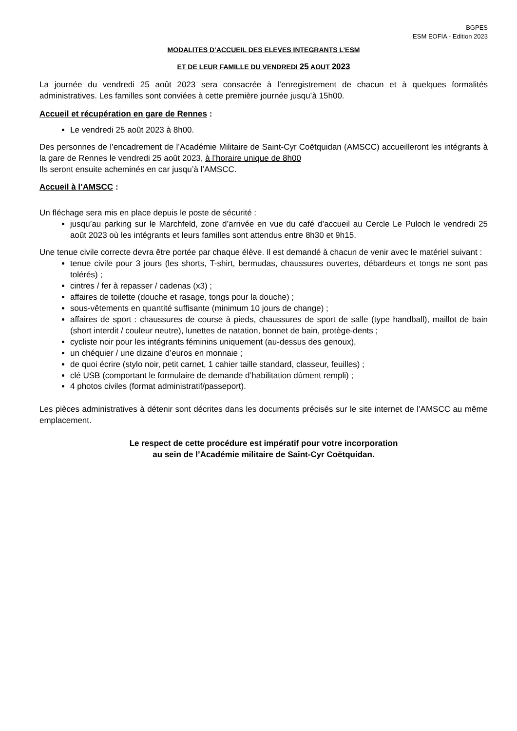BGPES
ESM EOFIA - Edition 2023
MODALITES D’ACCUEIL DES ELEVES INTEGRANTS L’ESM
ET DE LEUR FAMILLE DU VENDREDI 25 AOUT 2023
La journée du vendredi 25 août 2023 sera consacrée à l’enregistrement de chacun et à quelques formalités administratives. Les familles sont conviées à cette première journée jusqu’à 15h00.
Accueil et récupération en gare de Rennes :
Le vendredi 25 août 2023 à 8h00.
Des personnes de l’encadrement de l’Académie Militaire de Saint-Cyr Coëtquidan (AMSCC) accueilleront les intégrants à la gare de Rennes le vendredi 25 août 2023, à l’horaire unique de 8h00
Ils seront ensuite acheminés en car jusqu’à l’AMSCC.
Accueil à l’AMSCC :
Un fléchage sera mis en place depuis le poste de sécurité :
jusqu’au parking sur le Marchfeld, zone d’arrivée en vue du café d’accueil au Cercle Le Puloch le vendredi 25 août 2023 où les intégrants et leurs familles sont attendus entre 8h30 et 9h15.
Une tenue civile correcte devra être portée par chaque élève. Il est demandé à chacun de venir avec le matériel suivant :
tenue civile pour 3 jours (les shorts, T-shirt, bermudas, chaussures ouvertes, débardeurs et tongs ne sont pas tolérés) ;
cintres / fer à repasser / cadenas (x3) ;
affaires de toilette (douche et rasage, tongs pour la douche) ;
sous-vêtements en quantité suffisante (minimum 10 jours de change) ;
affaires de sport : chaussures de course à pieds, chaussures de sport de salle (type handball), maillot de bain (short interdit / couleur neutre), lunettes de natation, bonnet de bain, protège-dents ;
cycliste noir pour les intégrants féminins uniquement (au-dessus des genoux),
un chéquier / une dizaine d’euros en monnaie ;
de quoi écrire (stylo noir, petit carnet, 1 cahier taille standard, classeur, feuilles) ;
clé USB (comportant le formulaire de demande d’habilitation dûment rempli) ;
4 photos civiles (format administratif/passeport).
Les pièces administratives à détenir sont décrites dans les documents précisés sur le site internet de l’AMSCC au même emplacement.
Le respect de cette procédure est impératif pour votre incorporation
au sein de l’Académie militaire de Saint-Cyr Coëtquidan.